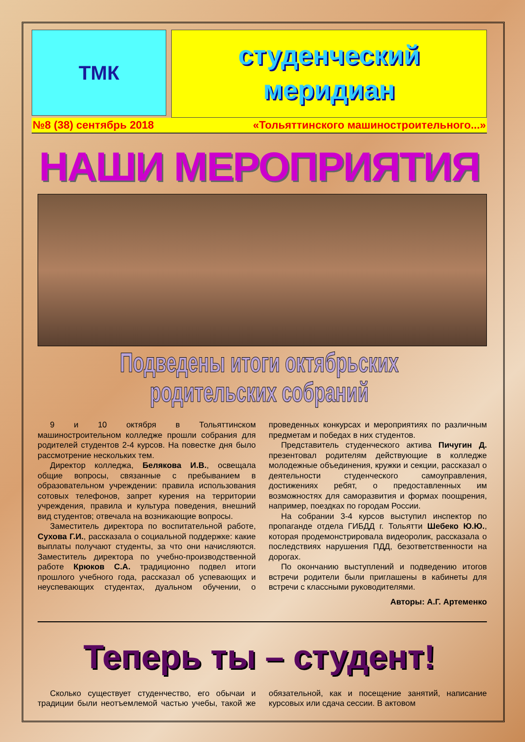ТМК
студенческий
меридиан
№8 (38) сентябрь 2018 «Тольяттинского машиностроительного...»
НАШИ МЕРОПРИЯТИЯ
Подведены итоги октябрьских родительских собраний
9 и 10 октября в Тольяттинском машиностроительном колледже прошли собрания для родителей студентов 2-4 курсов. На повестке дня было рассмотрение нескольких тем.
Директор колледжа, Белякова И.В., освещала общие вопросы, связанные с пребыванием в образовательном учреждении: правила использования сотовых телефонов, запрет курения на территории учреждения, правила и культура поведения, внешний вид студентов; отвечала на возникающие вопросы.
Заместитель директора по воспитательной работе, Сухова Г.И., рассказала о социальной поддержке: какие выплаты получают студенты, за что они начисляются. Заместитель директора по учебно-производственной работе Крюков С.А. традиционно подвел итоги прошлого учебного года, рассказал об успевающих и неуспевающих студентах, дуальном обучении, о проведенных конкурсах и мероприятиях по различным предметам и победах в них студентов.
Представитель студенческого актива Пичугин Д. презентовал родителям действующие в колледже молодежные объединения, кружки и секции, рассказал о деятельности студенческого самоуправления, достижениях ребят, о предоставленных им возможностях для саморазвития и формах поощрения, например, поездках по городам России.
На собрании 3-4 курсов выступил инспектор по пропаганде отдела ГИБДД г. Тольятти Шебеко Ю.Ю., которая продемонстрировала видеоролик, рассказала о последствиях нарушения ПДД, безответственности на дорогах.
По окончанию выступлений и подведению итогов встречи родители были приглашены в кабинеты для встречи с классными руководителями.
Авторы: А.Г. Артеменко
Теперь ты – студент!
Сколько существует студенчество, его обычаи и традиции были неотъемлемой частью учебы, такой же обязательной, как и посещение занятий, написание курсовых или сдача сессии. В актовом